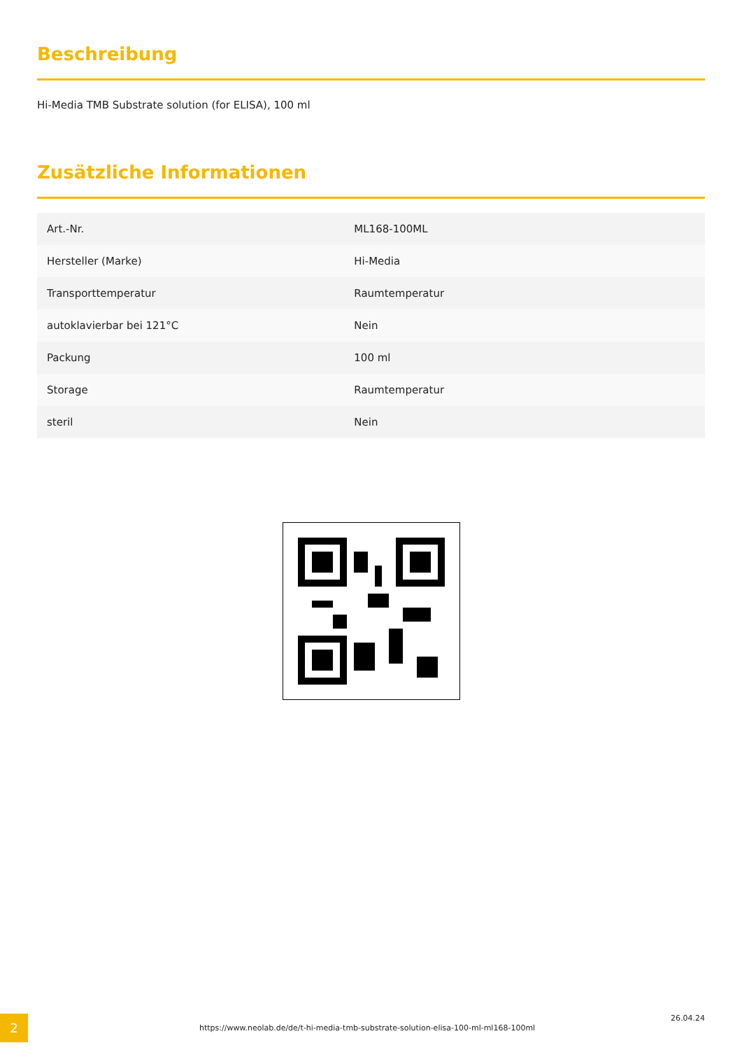Beschreibung
Hi-Media TMB Substrate solution (for ELISA), 100 ml
Zusätzliche Informationen
| Art.-Nr. | ML168-100ML |
| Hersteller (Marke) | Hi-Media |
| Transporttemperatur | Raumtemperatur |
| autoklavierbar bei 121°C | Nein |
| Packung | 100 ml |
| Storage | Raumtemperatur |
| steril | Nein |
2
https://www.neolab.de/de/t-hi-media-tmb-substrate-solution-elisa-100-ml-ml168-100ml
26.04.24